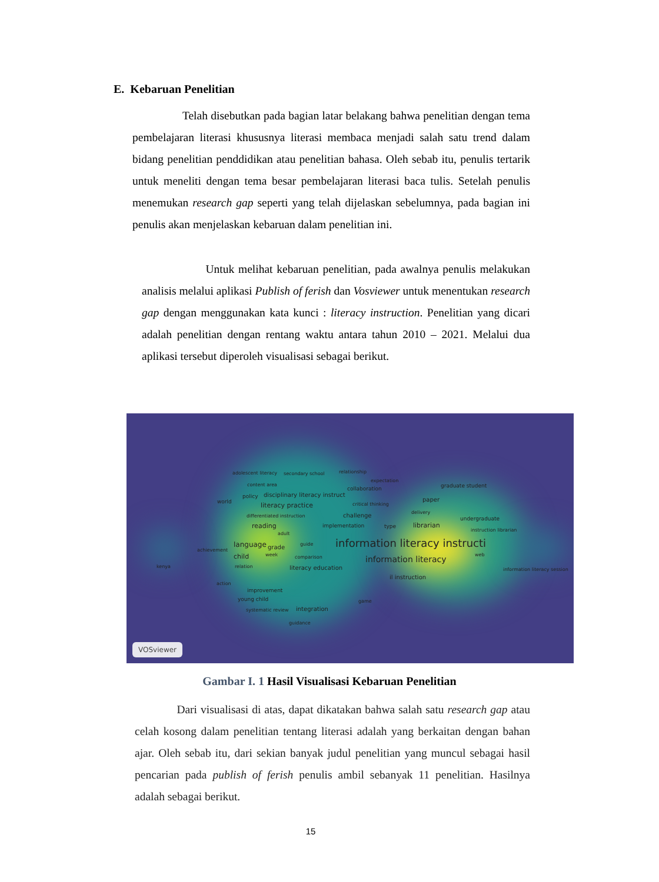E. Kebaruan Penelitian
Telah disebutkan pada bagian latar belakang bahwa penelitian dengan tema pembelajaran literasi khususnya literasi membaca menjadi salah satu trend dalam bidang penelitian penddidikan atau penelitian bahasa. Oleh sebab itu, penulis tertarik untuk meneliti dengan tema besar pembelajaran literasi baca tulis. Setelah penulis menemukan research gap seperti yang telah dijelaskan sebelumnya, pada bagian ini penulis akan menjelaskan kebaruan dalam penelitian ini.
Untuk melihat kebaruan penelitian, pada awalnya penulis melakukan analisis melalui aplikasi Publish of ferish dan Vosviewer untuk menentukan research gap dengan menggunakan kata kunci : literacy instruction. Penelitian yang dicari adalah penelitian dengan rentang waktu antara tahun 2010 – 2021. Melalui dua aplikasi tersebut diperoleh visualisasi sebagai berikut.
adolescent literacy secondary school relationship
expectation
content area
collaboration graduate student
policy disciplinary literacy instruct
world literacy practice critical thinking
paper
delivery
differentiated instruction challenge undergraduate
reading implementation type librarian
instruction librarian
adult
language grade guide information literacy instructi
achievement
child week comparison information literacy web
kenya relation literacy education information literacy session
il instruction
action
improvement
game young child
systematic review integration
guidance
VOSviewer
Gambar I. 1 Hasil Visualisasi Kebaruan Penelitian
Dari visualisasi di atas, dapat dikatakan bahwa salah satu research gap atau celah kosong dalam penelitian tentang literasi adalah yang berkaitan dengan bahan ajar. Oleh sebab itu, dari sekian banyak judul penelitian yang muncul sebagai hasil pencarian pada publish of ferish penulis ambil sebanyak 11 penelitian. Hasilnya adalah sebagai berikut.
15